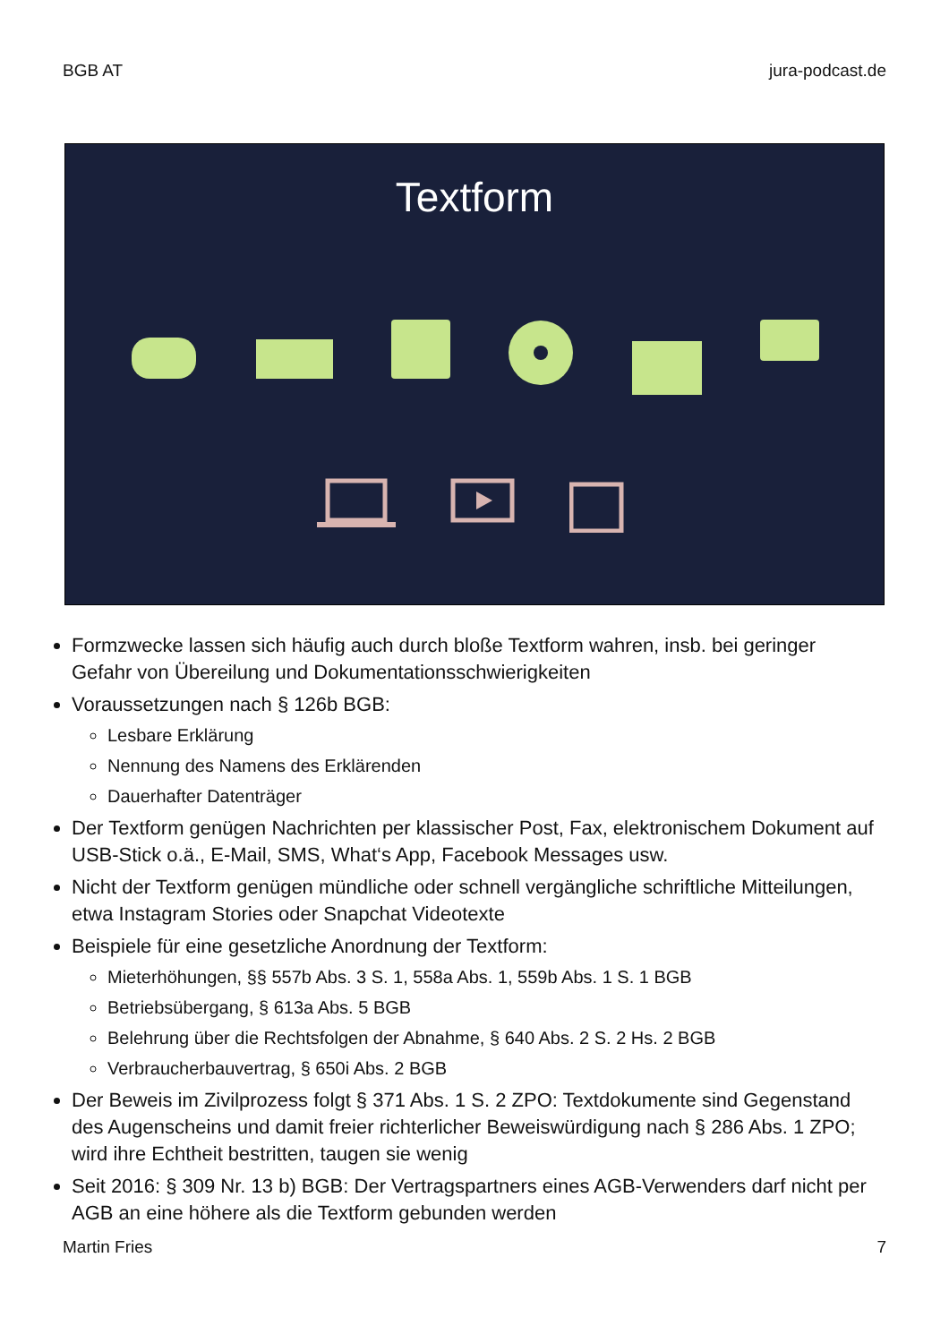BGB AT jura-podcast.de
Textform
Formzwecke lassen sich häufig auch durch bloße Textform wahren, insb. bei geringer Gefahr von Übereilung und Dokumentationsschwierigkeiten
Voraussetzungen nach § 126b BGB:
Lesbare Erklärung
Nennung des Namens des Erklärenden
Dauerhafter Datenträger
Der Textform genügen Nachrichten per klassischer Post, Fax, elektronischem Dokument auf USB-Stick o.ä., E-Mail, SMS, What‘s App, Facebook Messages usw.
Nicht der Textform genügen mündliche oder schnell vergängliche schriftliche Mitteilungen, etwa Instagram Stories oder Snapchat Videotexte
Beispiele für eine gesetzliche Anordnung der Textform:
Mieterhöhungen, §§ 557b Abs. 3 S. 1, 558a Abs. 1, 559b Abs. 1 S. 1 BGB
Betriebsübergang, § 613a Abs. 5 BGB
Belehrung über die Rechtsfolgen der Abnahme, § 640 Abs. 2 S. 2 Hs. 2 BGB
Verbraucherbauvertrag, § 650i Abs. 2 BGB
Der Beweis im Zivilprozess folgt § 371 Abs. 1 S. 2 ZPO: Textdokumente sind Gegenstand des Augenscheins und damit freier richterlicher Beweiswürdigung nach § 286 Abs. 1 ZPO; wird ihre Echtheit bestritten, taugen sie wenig
Seit 2016: § 309 Nr. 13 b) BGB: Der Vertragspartners eines AGB-Verwenders darf nicht per AGB an eine höhere als die Textform gebunden werden
Martin Fries 7